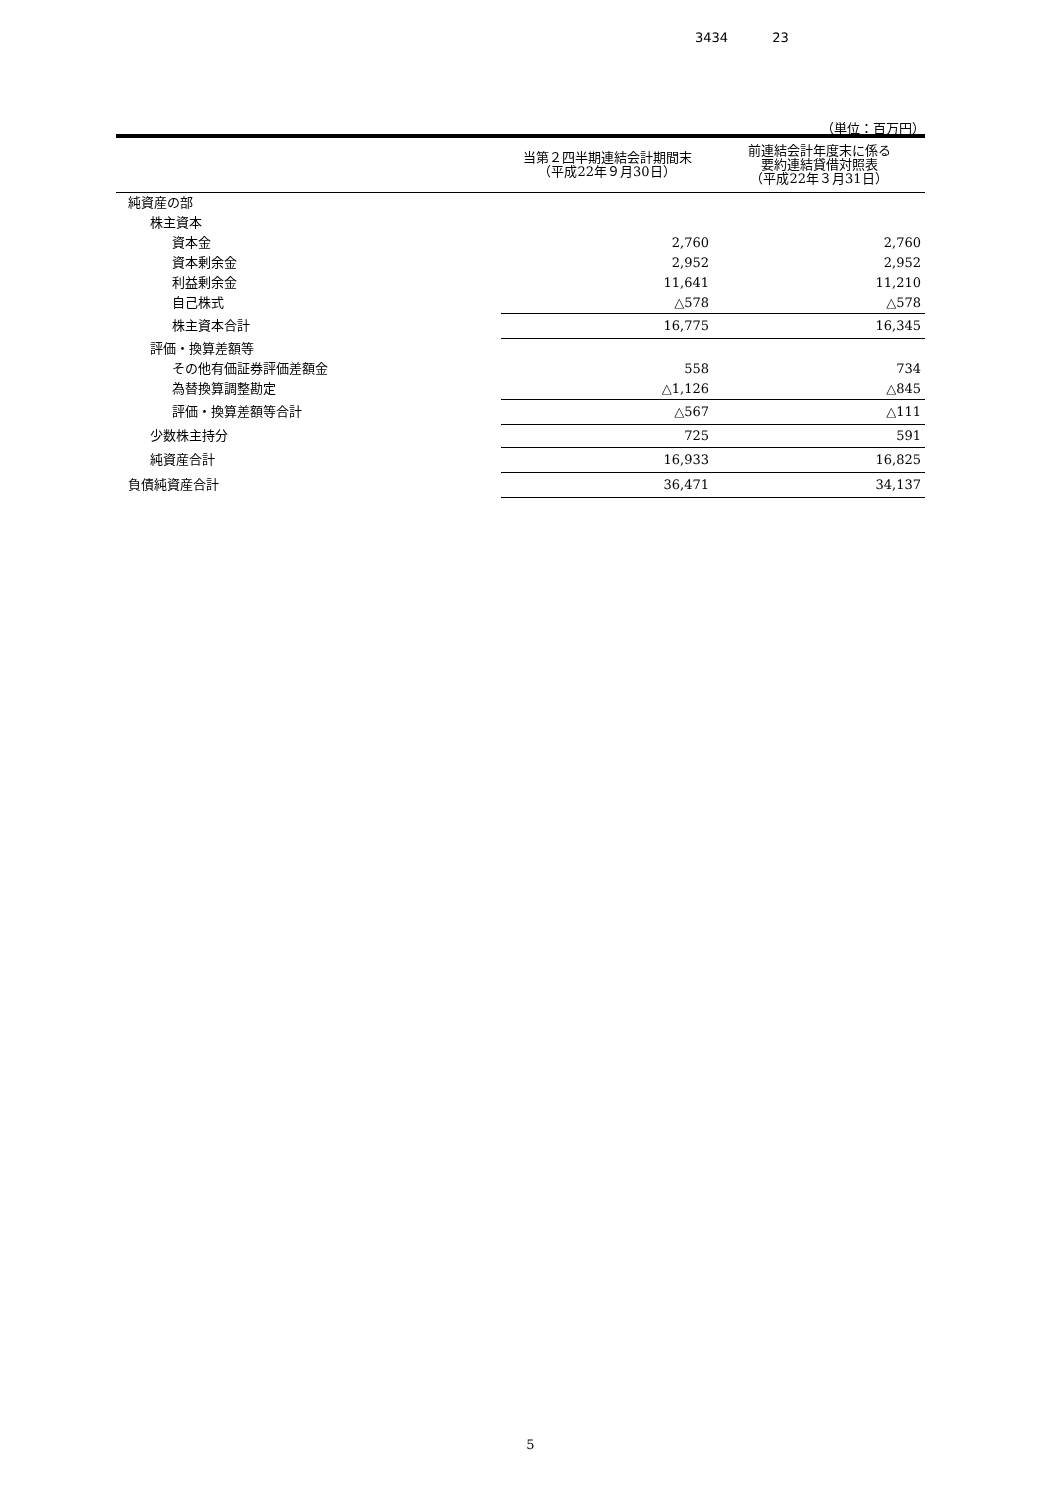3434 23
（単位：百万円）
| | 当第２四半期連結会計期間末 （平成22年９月30日） | 前連結会計年度末に係る 要約連結貸借対照表 （平成22年３月31日） |
| --- | --- | --- |
| 純資産の部 | | |
| 株主資本 | | |
| 資本金 | 2,760 | 2,760 |
| 資本剰余金 | 2,952 | 2,952 |
| 利益剰余金 | 11,641 | 11,210 |
| 自己株式 | △578 | △578 |
| 株主資本合計 | 16,775 | 16,345 |
| 評価・換算差額等 | | |
| その他有価証券評価差額金 | 558 | 734 |
| 為替換算調整勘定 | △1,126 | △845 |
| 評価・換算差額等合計 | △567 | △111 |
| 少数株主持分 | 725 | 591 |
| 純資産合計 | 16,933 | 16,825 |
| 負債純資産合計 | 36,471 | 34,137 |
5